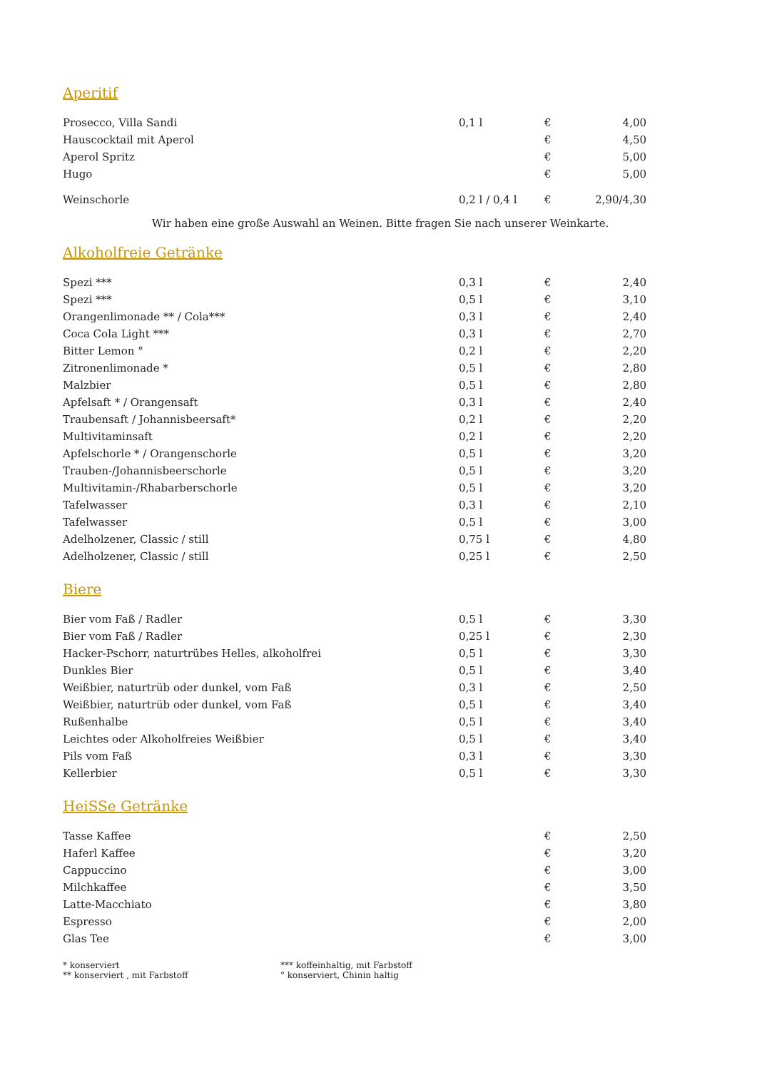Aperitif
| Prosecco, Villa Sandi | 0,1 l | € | 4,00 |
| Hauscocktail mit Aperol | | € | 4,50 |
| Aperol Spritz | | € | 5,00 |
| Hugo | | € | 5,00 |
| Weinschorle | 0,2 l / 0,4 l | € | 2,90/4,30 |
Wir haben eine große Auswahl an Weinen. Bitte fragen Sie nach unserer Weinkarte.
Alkoholfreie Getränke
| Spezi *** | 0,3 l | € | 2,40 |
| Spezi *** | 0,5 l | € | 3,10 |
| Orangenlimonade ** / Cola*** | 0,3 l | € | 2,40 |
| Coca Cola Light *** | 0,3 l | € | 2,70 |
| Bitter Lemon ° | 0,2 l | € | 2,20 |
| Zitronenlimonade * | 0,5 l | € | 2,80 |
| Malzbier | 0,5 l | € | 2,80 |
| Apfelsaft * / Orangensaft | 0,3 l | € | 2,40 |
| Traubensaft / Johannisbeersaft* | 0,2 l | € | 2,20 |
| Multivitaminsaft | 0,2 l | € | 2,20 |
| Apfelschorle * / Orangenschorle | 0,5 l | € | 3,20 |
| Trauben-/Johannisbeerschorle | 0,5 l | € | 3,20 |
| Multivitamin-/Rhabarberschorle | 0,5 l | € | 3,20 |
| Tafelwasser | 0,3 l | € | 2,10 |
| Tafelwasser | 0,5 l | € | 3,00 |
| Adelholzener, Classic / still | 0,75 l | € | 4,80 |
| Adelholzener, Classic / still | 0,25 l | € | 2,50 |
Biere
| Bier vom Faß / Radler | 0,5 l | € | 3,30 |
| Bier vom Faß / Radler | 0,25 l | € | 2,30 |
| Hacker-Pschorr, naturtrübes Helles, alkoholfrei | 0,5 l | € | 3,30 |
| Dunkles Bier | 0,5 l | € | 3,40 |
| Weißbier, naturtrüb oder dunkel, vom Faß | 0,3 l | € | 2,50 |
| Weißbier, naturtrüb oder dunkel, vom Faß | 0,5 l | € | 3,40 |
| Rußenhalbe | 0,5 l | € | 3,40 |
| Leichtes oder Alkoholfreies Weißbier | 0,5 l | € | 3,40 |
| Pils vom Faß | 0,3 l | € | 3,30 |
| Kellerbier | 0,5 l | € | 3,30 |
HeiSSe Getränke
| Tasse Kaffee | | € | 2,50 |
| Haferl Kaffee | | € | 3,20 |
| Cappuccino | | € | 3,00 |
| Milchkaffee | | € | 3,50 |
| Latte-Macchiato | | € | 3,80 |
| Espresso | | € | 2,00 |
| Glas Tee | | € | 3,00 |
* konserviert
** konserviert , mit Farbstoff
*** koffeinhaltig, mit Farbstoff
° konserviert, Chinin haltig